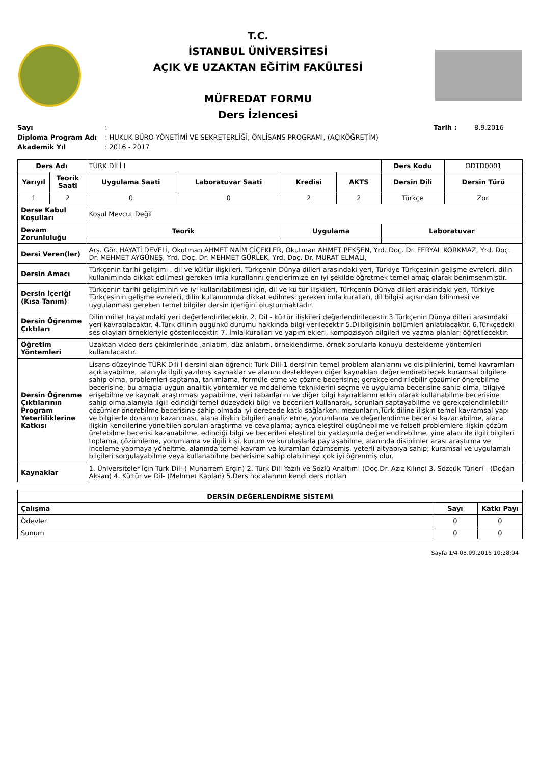T.C.
İSTANBUL ÜNİVERSİTESİ
AÇIK VE UZAKTAN EĞİTİM FAKÜLTESİ
MÜFREDAT FORMU
Ders İzlencesi
| Sayı | : | Tarih : | 8.9.2016 |
| Diploma Program Adı | : HUKUK BÜRO YÖNETİMİ VE SEKRETERLİĞİ, ÖNLİSANS PROGRAMI, (AÇIKÖĞRETİM) | | |
| Akademik Yıl | : 2016 - 2017 | | |
| Ders Adı | | TÜRK DİLİ I | | | | Ders Kodu | ODTD0001 |
| Yarıyıl | Teorik Saati | Uygulama Saati | Laboratuvar Saati | Kredisi | AKTS | Dersin Dili | Dersin Türü |
| 1 | 2 | 0 | 0 | 2 | 2 | Türkçe | Zor. |
| Derse Kabul Koşulları | | Koşul Mevcut Değil | | | | | |
| Devam Zorunluluğu | | Teorik | | Uygulama | | Laboratuvar | |
| Dersi Veren(ler) | | Arş. Gör. HAYATİ DEVELİ, Okutman AHMET NAİM ÇİÇEKLER, Okutman AHMET PEKŞEN, Yrd. Doç. Dr. FERYAL KORKMAZ, Yrd. Doç. Dr. MEHMET AYGÜNEŞ, Yrd. Doç. Dr. MEHMET GÜRLEK, Yrd. Doç. Dr. MURAT ELMALI, | | | | | |
| Dersin Amacı | | Türkçenin tarihi gelişimi , dil ve kültür ilişkileri, Türkçenin Dünya dilleri arasındaki yeri, Türkiye Türkçesinin gelişme evreleri, dilin kullanımında dikkat edilmesi gereken imla kurallarını gençlerimize en iyi şekilde öğretmek temel amaç olarak benimsenmiştir. | | | | | |
| Dersin İçeriği (Kısa Tanım) | | Türkçenin tarihi gelişiminin ve iyi kullanılabilmesi için, dil ve kültür ilişkileri, Türkçenin Dünya dilleri arasındaki yeri, Türkiye Türkçesinin gelişme evreleri, dilin kullanımında dikkat edilmesi gereken imla kuralları, dil bilgisi açısından bilinmesi ve uygulanması gereken temel bilgiler dersin içeriğini oluşturmaktadır. | | | | | |
| Dersin Öğrenme Çıktıları | | Dilin millet hayatındaki yeri değerlendirilecektir. 2. Dil - kültür ilişkileri değerlendirilecektir.3.Türkçenin Dünya dilleri arasındaki yeri kavratılacaktır. 4.Türk dilinin bugünkü durumu hakkında bilgi verilecektir 5.Dilbilgisinin bölümleri anlatılacaktır. 6.Türkçedeki ses olayları örnekleriyle gösterilecektir. 7. İmla kuralları ve yapım ekleri, kompozisyon bilgileri ve yazma planları öğretilecektir. | | | | | |
| Öğretim Yöntemleri | | Uzaktan video ders çekimlerinde ,anlatım, düz anlatım, örneklendirme, örnek sorularla konuyu destekleme yöntemleri kullanılacaktır. | | | | | |
| Dersin Öğrenme Çıktılarının Program Yeterliliklerine Katkısı | | Lisans düzeyinde TÜRK Dili I dersini alan öğrenci; Türk Dili-1 dersi'nin temel problem alanlarını ve disiplinlerini, temel kavramları açıklayabilme, ,alanıyla ilgili yazılmış kaynaklar ve alanını destekleyen diğer kaynakları değerlendirebilecek kuramsal bilgilere sahip olma, problemleri saptama, tanımlama, formüle etme ve çözme becerisine; gerekçelendirilebilir çözümler önerebilme becerisine; bu amaçla uygun analitik yöntemler ve modelleme tekniklerini seçme ve uygulama becerisine sahip olma, bilgiye erişebilme ve kaynak araştırması yapabilme, veri tabanlarını ve diğer bilgi kaynaklarını etkin olarak kullanabilme becerisine sahip olma,alanıyla ilgili edindiği temel düzeydeki bilgi ve becerileri kullanarak, sorunları saptayabilme ve gerekçelendirilebilir çözümler önerebilme becerisine sahip olmada iyi derecede katkı sağlarken; mezunların,Türk diline ilişkin temel kavramsal yapı ve bilgilerle donanım kazanması, alana ilişkin bilgileri analiz etme, yorumlama ve değerlendirme becerisi kazanabilme, alana ilişkin kendilerine yöneltilen soruları araştırma ve cevaplama; ayrıca eleştirel düşünebilme ve felsefi problemlere ilişkin çözüm üretebilme becerisi kazanabilme, edindiği bilgi ve becerileri eleştirel bir yaklaşımla değerlendirebilme, yine alanı ile ilgili bilgileri toplama, çözümleme, yorumlama ve ilgili kişi, kurum ve kuruluşlarla paylaşabilme, alanında disiplinler arası araştırma ve inceleme yapmaya yöneltme, alanında temel kavram ve kuramları özümsemiş, yeterli altyapıya sahip; kuramsal ve uygulamalı bilgileri sorgulayabilme veya kullanabilme becerisine sahip olabilmeyi çok iyi öğrenmiş olur. | | | | | |
| Kaynaklar | | 1. Üniversiteler İçin Türk Dili-( Muharrem Ergin) 2. Türk Dili Yazılı ve Sözlü Analtım- (Doç.Dr. Aziz Kılınç) 3. Sözcük Türleri - (Doğan Aksan) 4. Kültür ve Dil- (Mehmet Kaplan) 5.Ders hocalarının kendi ders notları | | | | | |
| DERSİN DEĞERLENDİRME SİSTEMİ | | |
| --- | --- | --- |
| Çalışma | Sayı | Katkı Payı |
| Ödevler | 0 | 0 |
| Sunum | 0 | 0 |
Sayfa 1/4 08.09.2016 10:28:04